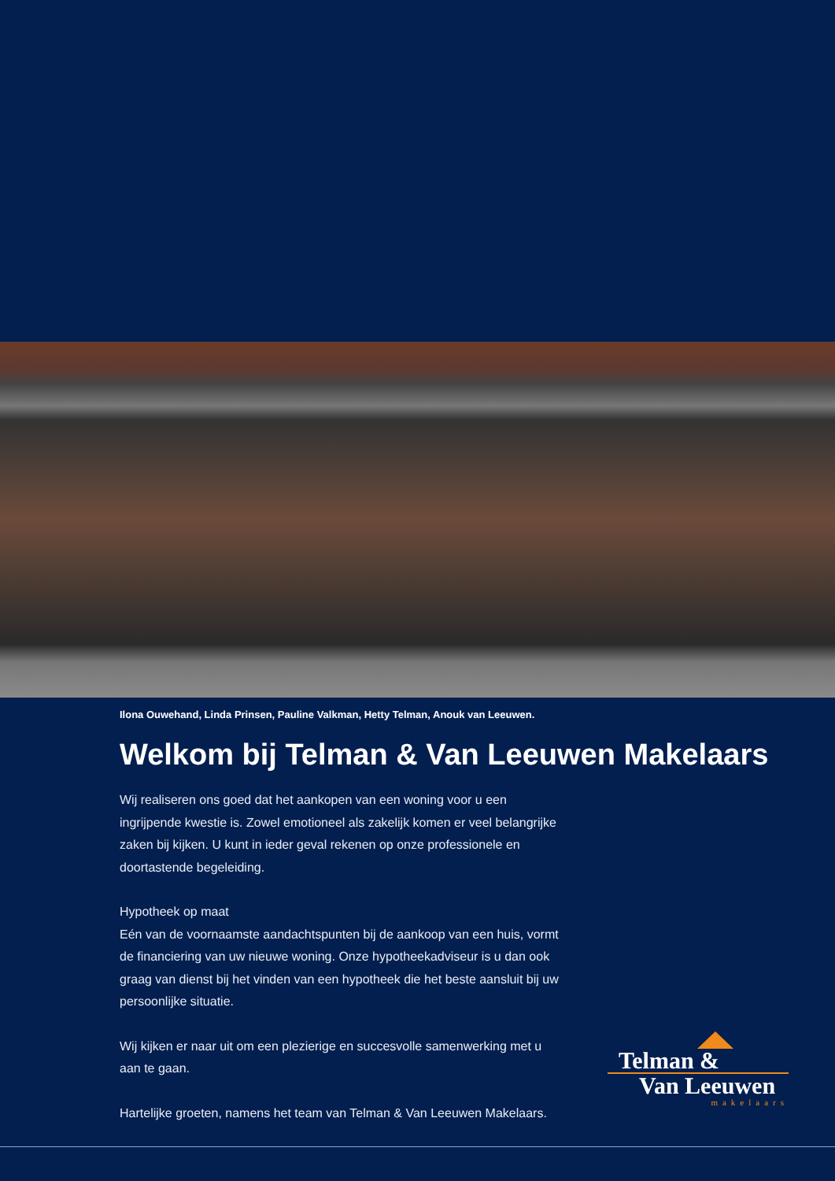Ilona Ouwehand, Linda Prinsen, Pauline Valkman, Hetty Telman, Anouk van Leeuwen.
Welkom bij Telman & Van Leeuwen Makelaars
Wij realiseren ons goed dat het aankopen van een woning voor u een ingrijpende kwestie is. Zowel emotioneel als zakelijk komen er veel belangrijke zaken bij kijken. U kunt in ieder geval rekenen op onze professionele en doortastende begeleiding.
Hypotheek op maat
Eén van de voornaamste aandachtspunten bij de aankoop van een huis, vormt de financiering van uw nieuwe woning. Onze hypotheekadviseur is u dan ook graag van dienst bij het vinden van een hypotheek die het beste aansluit bij uw persoonlijke situatie.
Wij kijken er naar uit om een plezierige en succesvolle samenwerking met u aan te gaan.
Hartelijke groeten, namens het team van Telman & Van Leeuwen Makelaars.
Telman &
Van Leeuwen
makelaars